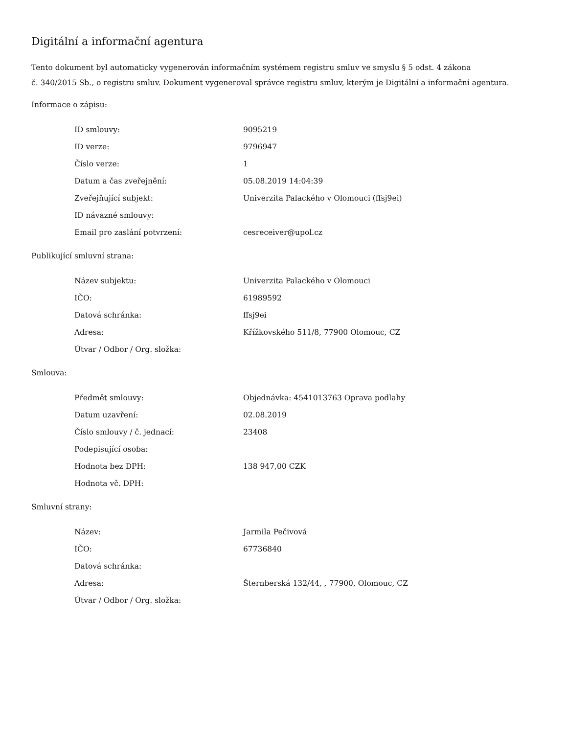Digitální a informační agentura
Tento dokument byl automaticky vygenerován informačním systémem registru smluv ve smyslu § 5 odst. 4 zákona
č. 340/2015 Sb., o registru smluv. Dokument vygeneroval správce registru smluv, kterým je Digitální a informační agentura.
Informace o zápisu:
| ID smlouvy: | 9095219 |
| ID verze: | 9796947 |
| Číslo verze: | 1 |
| Datum a čas zveřejnění: | 05.08.2019 14:04:39 |
| Zveřejňující subjekt: | Univerzita Palackého v Olomouci (ffsj9ei) |
| ID návazné smlouvy: | |
| Email pro zaslání potvrzení: | cesreceiver@upol.cz |
Publikující smluvní strana:
| Název subjektu: | Univerzita Palackého v Olomouci |
| IČO: | 61989592 |
| Datová schránka: | ffsj9ei |
| Adresa: | Křížkovského 511/8, 77900 Olomouc, CZ |
| Útvar / Odbor / Org. složka: | |
Smlouva:
| Předmět smlouvy: | Objednávka: 4541013763 Oprava podlahy |
| Datum uzavření: | 02.08.2019 |
| Číslo smlouvy / č. jednací: | 23408 |
| Podepisující osoba: | |
| Hodnota bez DPH: | 138 947,00 CZK |
| Hodnota vč. DPH: | |
Smluvní strany:
| Název: | Jarmila Pečivová |
| IČO: | 67736840 |
| Datová schránka: | |
| Adresa: | Šternberská 132/44, , 77900, Olomouc, CZ |
| Útvar / Odbor / Org. složka: | |